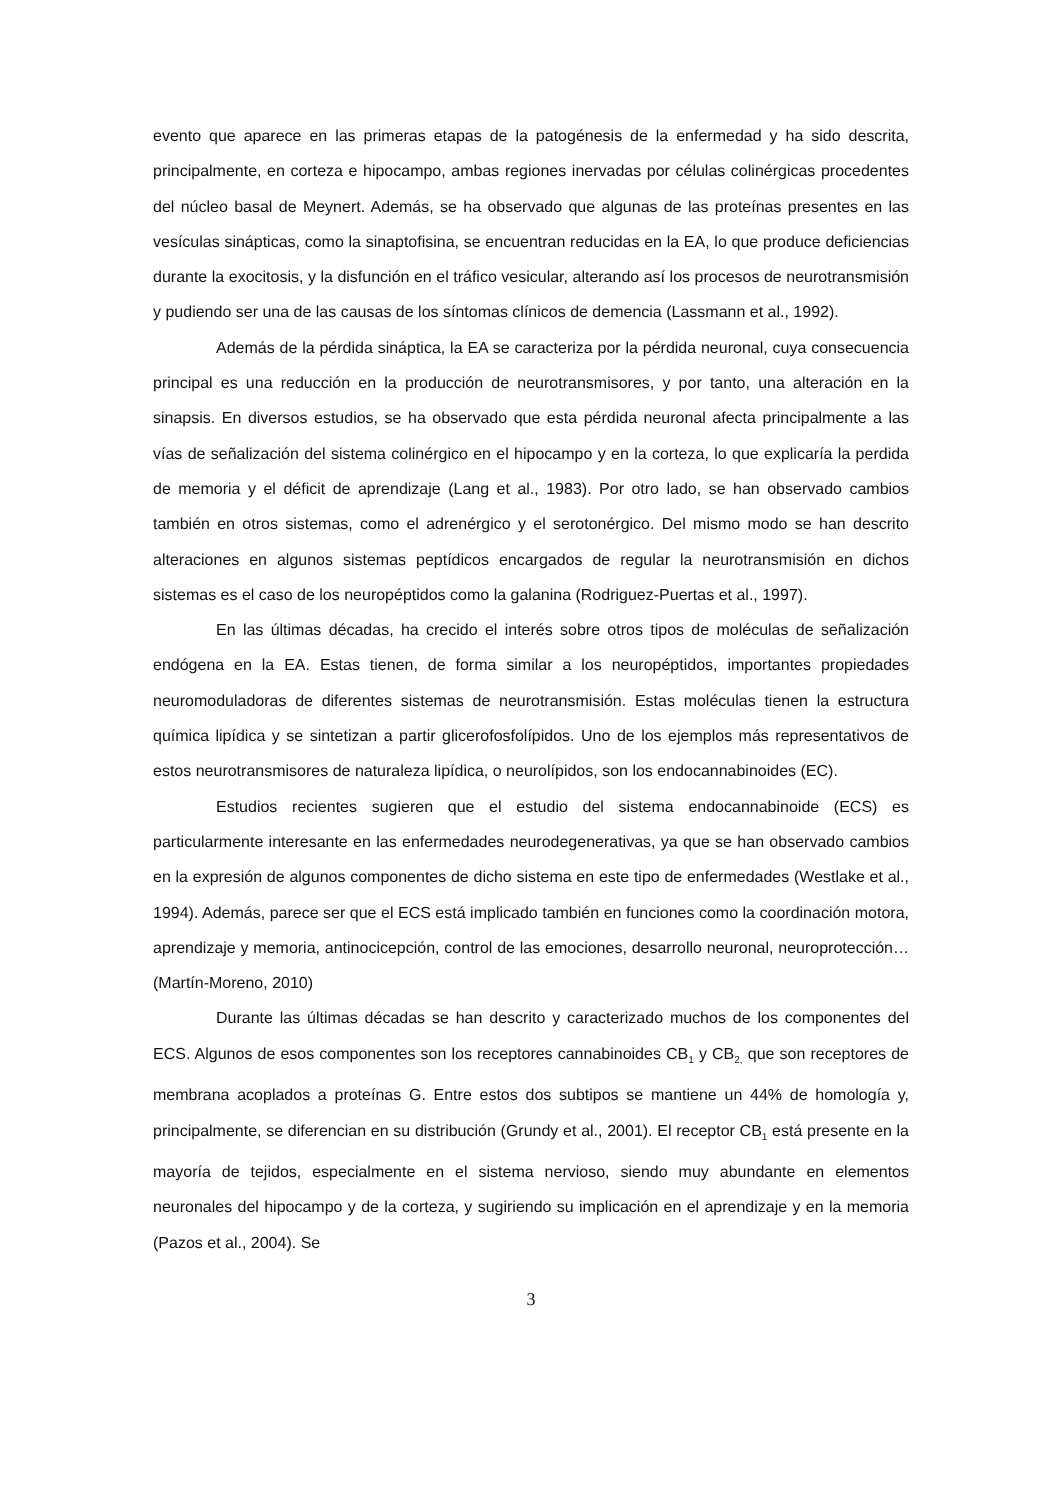evento que aparece en las primeras etapas de la patogénesis de la enfermedad y ha sido descrita, principalmente, en corteza e hipocampo, ambas regiones inervadas por células colinérgicas procedentes del núcleo basal de Meynert. Además, se ha observado que algunas de las proteínas presentes en las vesículas sinápticas, como la sinaptofisina, se encuentran reducidas en la EA, lo que produce deficiencias durante la exocitosis, y la disfunción en el tráfico vesicular, alterando así los procesos de neurotransmisión y pudiendo ser una de las causas de los síntomas clínicos de demencia (Lassmann et al., 1992).
Además de la pérdida sináptica, la EA se caracteriza por la pérdida neuronal, cuya consecuencia principal es una reducción en la producción de neurotransmisores, y por tanto, una alteración en la sinapsis. En diversos estudios, se ha observado que esta pérdida neuronal afecta principalmente a las vías de señalización del sistema colinérgico en el hipocampo y en la corteza, lo que explicaría la perdida de memoria y el déficit de aprendizaje (Lang et al., 1983). Por otro lado, se han observado cambios también en otros sistemas, como el adrenérgico y el serotonérgico. Del mismo modo se han descrito alteraciones en algunos sistemas peptídicos encargados de regular la neurotransmisión en dichos sistemas es el caso de los neuropéptidos como la galanina (Rodriguez-Puertas et al., 1997).
En las últimas décadas, ha crecido el interés sobre otros tipos de moléculas de señalización endógena en la EA. Estas tienen, de forma similar a los neuropéptidos, importantes propiedades neuromoduladoras de diferentes sistemas de neurotransmisión. Estas moléculas tienen la estructura química lipídica y se sintetizan a partir glicerofosfolípidos. Uno de los ejemplos más representativos de estos neurotransmisores de naturaleza lipídica, o neurolípidos, son los endocannabinoides (EC).
Estudios recientes sugieren que el estudio del sistema endocannabinoide (ECS) es particularmente interesante en las enfermedades neurodegenerativas, ya que se han observado cambios en la expresión de algunos componentes de dicho sistema en este tipo de enfermedades (Westlake et al., 1994). Además, parece ser que el ECS está implicado también en funciones como la coordinación motora, aprendizaje y memoria, antinocicepción, control de las emociones, desarrollo neuronal, neuroprotección… (Martín-Moreno, 2010)
Durante las últimas décadas se han descrito y caracterizado muchos de los componentes del ECS. Algunos de esos componentes son los receptores cannabinoides CB<sub>1</sub> y CB<sub>2,</sub> que son receptores de membrana acoplados a proteínas G. Entre estos dos subtipos se mantiene un 44% de homología y, principalmente, se diferencian en su distribución (Grundy et al., 2001). El receptor CB<sub>1</sub> está presente en la mayoría de tejidos, especialmente en el sistema nervioso, siendo muy abundante en elementos neuronales del hipocampo y de la corteza, y sugiriendo su implicación en el aprendizaje y en la memoria (Pazos et al., 2004). Se
3